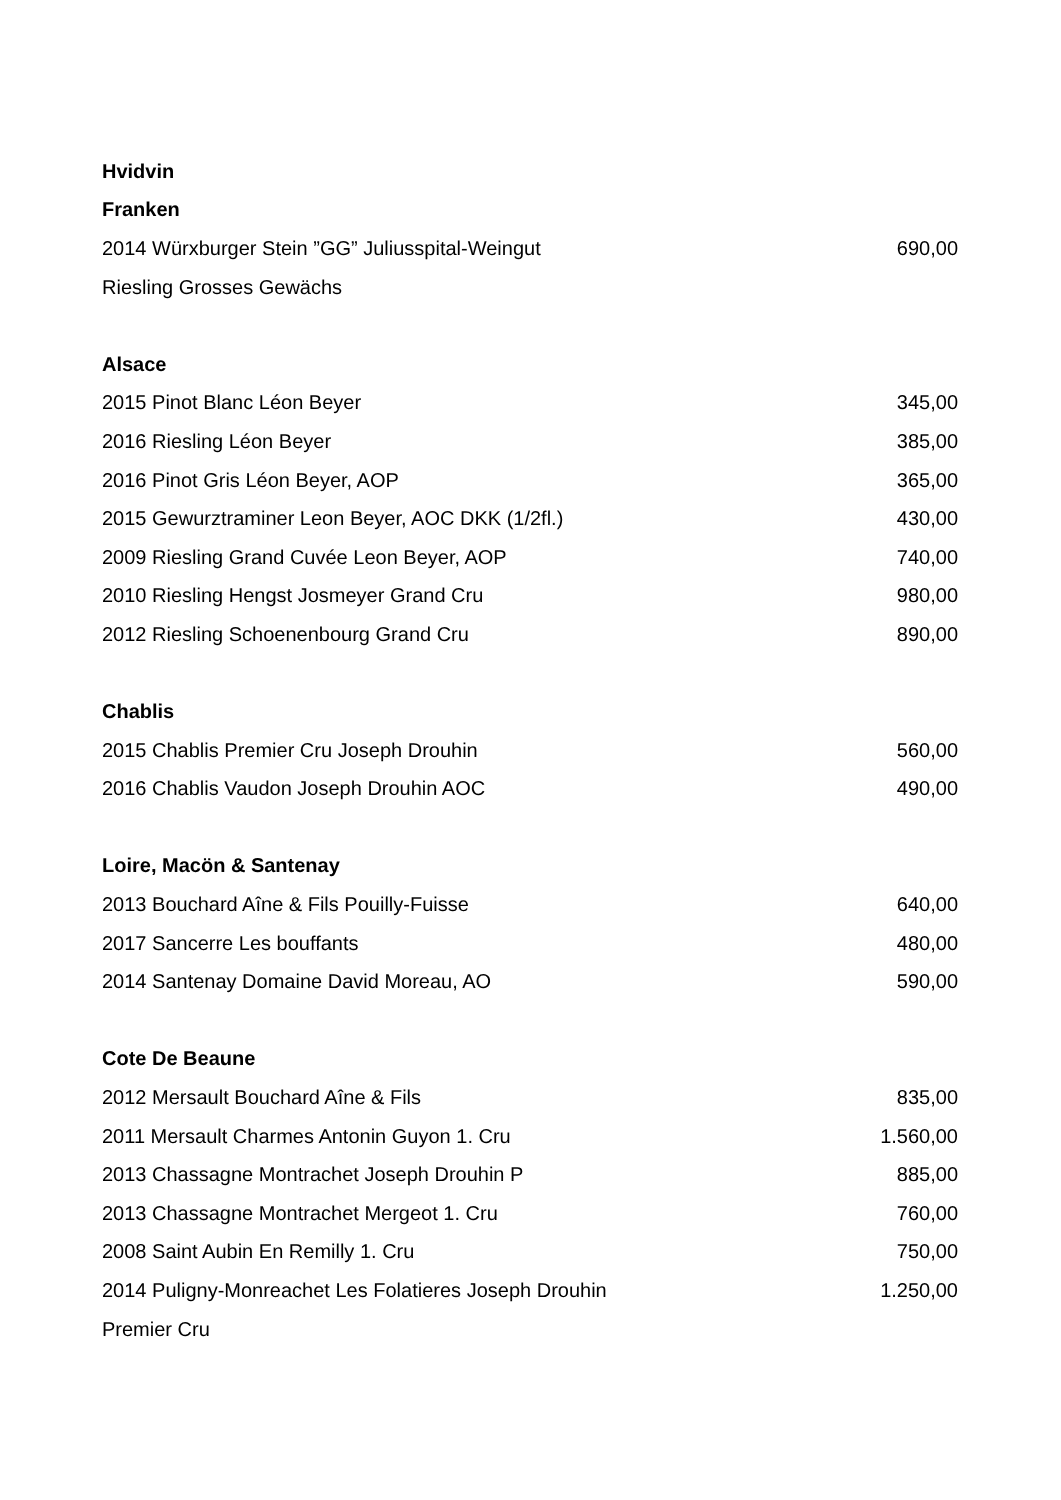| Hvidvin | |
| --- | --- |
| Franken | |
| 2014 Würxburger Stein ”GG” Juliusspital-Weingut | 690,00 |
| Riesling Grosses Gewächs | |
| Alsace | |
| 2015 Pinot Blanc Léon Beyer | 345,00 |
| 2016 Riesling Léon Beyer | 385,00 |
| 2016 Pinot Gris Léon Beyer, AOP | 365,00 |
| 2015 Gewurztraminer Leon Beyer, AOC DKK (1/2fl.) | 430,00 |
| 2009 Riesling Grand Cuvée Leon Beyer, AOP | 740,00 |
| 2010 Riesling Hengst Josmeyer Grand Cru | 980,00 |
| 2012 Riesling Schoenenbourg Grand Cru | 890,00 |
| Chablis | |
| 2015 Chablis Premier Cru Joseph Drouhin | 560,00 |
| 2016 Chablis Vaudon Joseph Drouhin AOC | 490,00 |
| Loire, Macön & Santenay | |
| 2013 Bouchard Aîne & Fils Pouilly-Fuisse | 640,00 |
| 2017 Sancerre Les bouffants | 480,00 |
| 2014 Santenay Domaine David Moreau, AO | 590,00 |
| Cote De Beaune | |
| 2012 Mersault Bouchard Aîne & Fils | 835,00 |
| 2011 Mersault Charmes Antonin Guyon 1. Cru | 1.560,00 |
| 2013 Chassagne Montrachet Joseph Drouhin P | 885,00 |
| 2013 Chassagne Montrachet Mergeot 1. Cru | 760,00 |
| 2008 Saint Aubin En Remilly 1. Cru | 750,00 |
| 2014 Puligny-Monreachet Les Folatieres Joseph Drouhin | 1.250,00 |
| Premier Cru | |